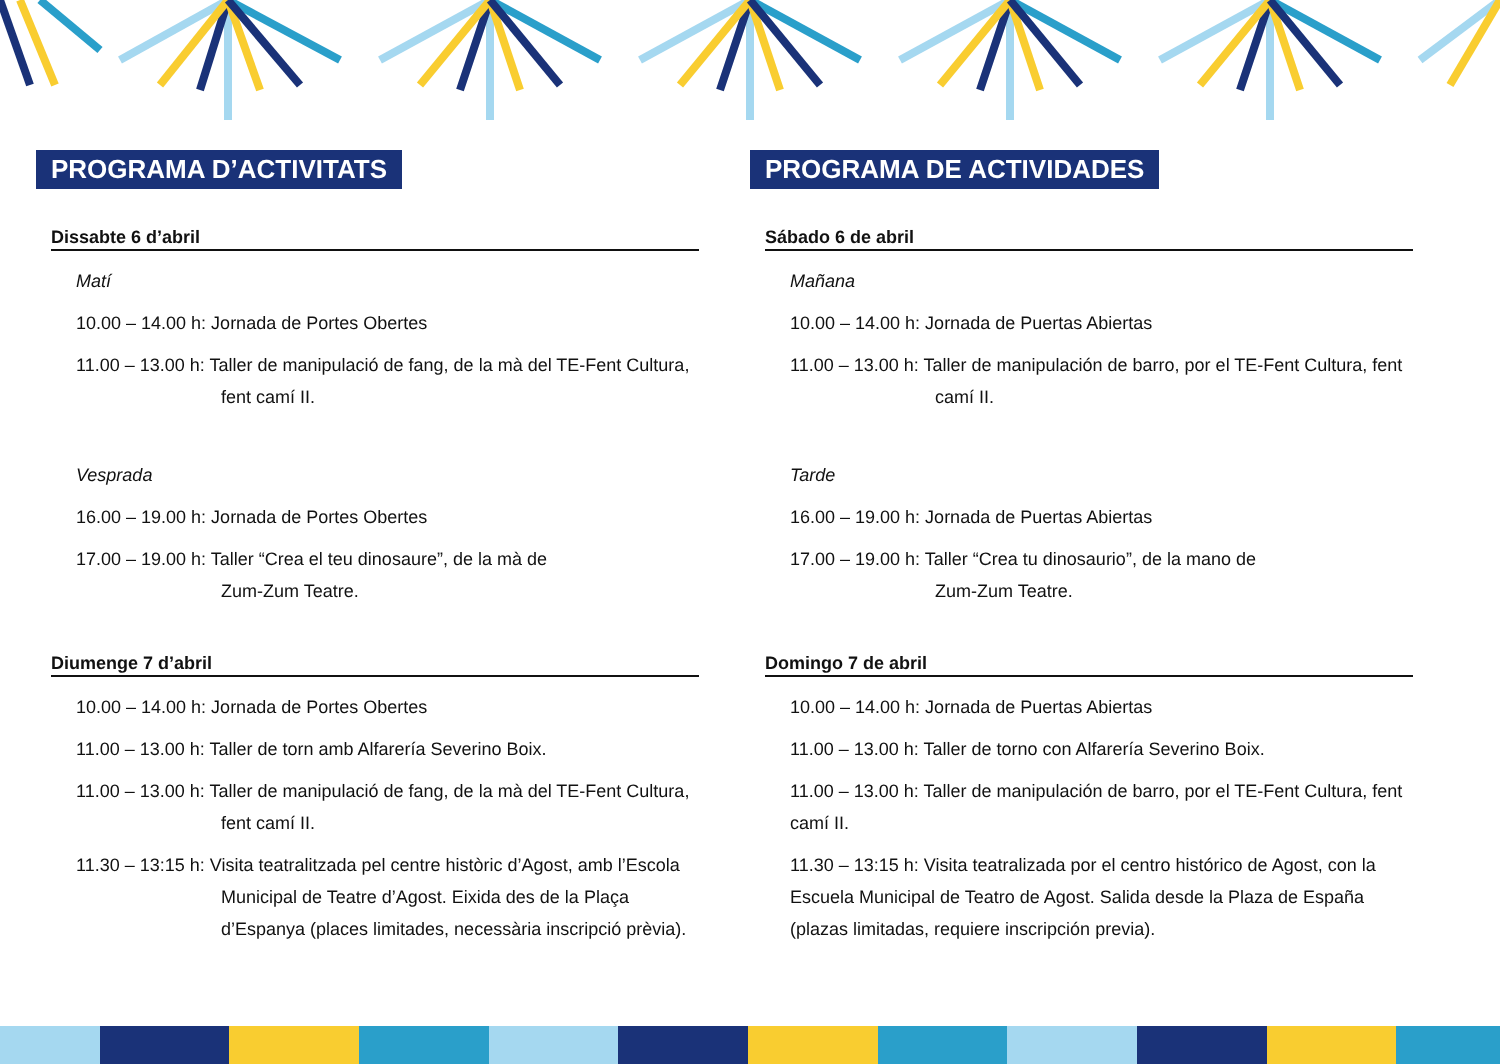PROGRAMA D’ACTIVITATS
Dissabte 6 d’abril
Matí
10.00 – 14.00 h: Jornada de Portes Obertes
11.00 – 13.00 h: Taller de manipulació de fang, de la mà del TE-Fent Cultura, fent camí II.
Vesprada
16.00 – 19.00 h: Jornada de Portes Obertes
17.00 – 19.00 h: Taller “Crea el teu dinosaure”, de la mà de
Zum-Zum Teatre.
Diumenge 7 d’abril
10.00 – 14.00 h: Jornada de Portes Obertes
11.00 – 13.00 h: Taller de torn amb Alfarería Severino Boix.
11.00 – 13.00 h: Taller de manipulació de fang, de la mà del TE-Fent Cultura, fent camí II.
11.30 – 13:15 h: Visita teatralitzada pel centre històric d’Agost, amb l’Escola Municipal de Teatre d’Agost. Eixida des de la Plaça d’Espanya (places limitades, necessària inscripció prèvia).
PROGRAMA DE ACTIVIDADES
Sábado 6 de abril
Mañana
10.00 – 14.00 h: Jornada de Puertas Abiertas
11.00 – 13.00 h: Taller de manipulación de barro, por el TE-Fent Cultura, fent camí II.
Tarde
16.00 – 19.00 h: Jornada de Puertas Abiertas
17.00 – 19.00 h: Taller “Crea tu dinosaurio”, de la mano de
Zum-Zum Teatre.
Domingo 7 de abril
10.00 – 14.00 h: Jornada de Puertas Abiertas
11.00 – 13.00 h: Taller de torno con Alfarería Severino Boix.
11.00 – 13.00 h: Taller de manipulación de barro, por el TE-Fent Cultura, fent camí II.
11.30 – 13:15 h: Visita teatralizada por el centro histórico de Agost, con la Escuela Municipal de Teatro de Agost. Salida desde la Plaza de España (plazas limitadas, requiere inscripción previa).